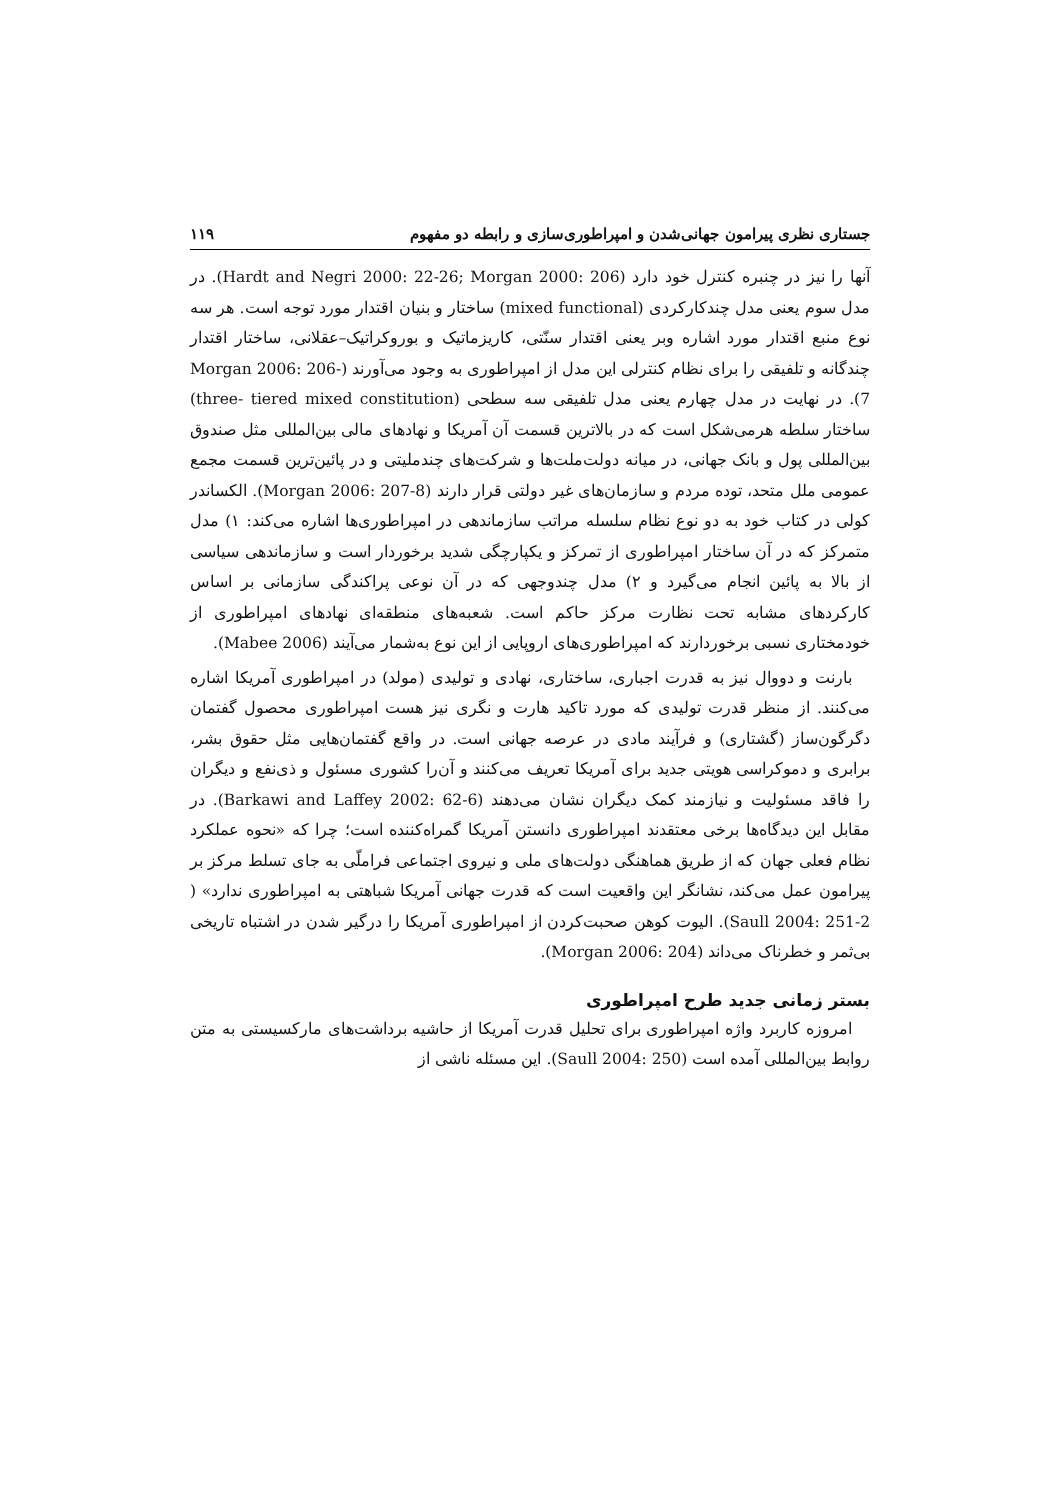جستاری نظری پیرامون جهانی‌شدن و امپراطوری‌سازی و رابطه دو مفهوم ۱۱۹
آنها را نیز در چنبره کنترل خود دارد (Hardt and Negri 2000: 22-26; Morgan 2000: 206). در مدل سوم یعنی مدل چندکارکردی (mixed functional) ساختار و بنیان اقتدار مورد توجه است. هر سه نوع منبع اقتدار مورد اشاره وبر یعنی اقتدار سنّتی، کاریزماتیک و بوروکراتیک–عقلانی، ساختار اقتدار چندگانه و تلفیقی را برای نظام کنترلی این مدل از امپراطوری به وجود می‌آورند (Morgan 2006: 206-7). در نهایت در مدل چهارم یعنی مدل تلفیقی سه سطحی (three- tiered mixed constitution) ساختار سلطه هرمی‌شکل است که در بالاترین قسمت آن آمریکا و نهادهای مالی بین‌المللی مثل صندوق بین‌المللی پول و بانک جهانی، در میانه دولت‌ملت‌ها و شرکت‌های چندملیتی و در پائین‌ترین قسمت مجمع عمومی ملل متحد، توده مردم و سازمان‌های غیر دولتی قرار دارند (Morgan 2006: 207-8). الکساندر کولی در کتاب خود به دو نوع نظام سلسله مراتب سازماندهی در امپراطوری‌ها اشاره می‌کند: ۱) مدل متمرکز که در آن ساختار امپراطوری از تمرکز و یکپارچگی شدید برخوردار است و سازماندهی سیاسی از بالا به پائین انجام می‌گیرد و ۲) مدل چندوجهی که در آن نوعی پراکندگی سازمانی بر اساس کارکردهای مشابه تحت نظارت مرکز حاکم است. شعبه‌های منطقه‌ای نهادهای امپراطوری از خودمختاری نسبی برخوردارند که امپراطوری‌های اروپایی از این نوع به‌شمار می‌آیند (Mabee 2006).
بارنت و دووال نیز به قدرت اجباری، ساختاری، نهادی و تولیدی (مولد) در امپراطوری آمریکا اشاره می‌کنند. از منظر قدرت تولیدی که مورد تاکید هارت و نگری نیز هست امپراطوری محصول گفتمان دگرگون‌ساز (گشتاری) و فرآیند مادی در عرصه جهانی است. در واقع گفتمان‌هایی مثل حقوق بشر، برابری و دموکراسی هویتی جدید برای آمریکا تعریف می‌کنند و آن‌را کشوری مسئول و ذی‌نفع و دیگران را فاقد مسئولیت و نیازمند کمک دیگران نشان می‌دهند (Barkawi and Laffey 2002: 62-6). در مقابل این دیدگاه‌ها برخی معتقدند امپراطوری دانستن آمریکا گمراه‌کننده است؛ چرا که «نحوه عملکرد نظام فعلی جهان که از طریق هماهنگی دولت‌های ملی و نیروی اجتماعی فراملّی به جای تسلط مرکز بر پیرامون عمل می‌کند، نشانگر این واقعیت است که قدرت جهانی آمریکا شباهتی به امپراطوری ندارد» ( Saull 2004: 251-2). الیوت کوهن صحبت‌کردن از امپراطوری آمریکا را درگیر شدن در اشتباه تاریخی بی‌ثمر و خطرناک می‌داند (Morgan 2006: 204).
بستر زمانی جدید طرح امپراطوری
امروزه کاربرد واژه امپراطوری برای تحلیل قدرت آمریکا از حاشیه برداشت‌های مارکسیستی به متن روابط بین‌المللی آمده است (Saull 2004: 250). این مسئله ناشی از